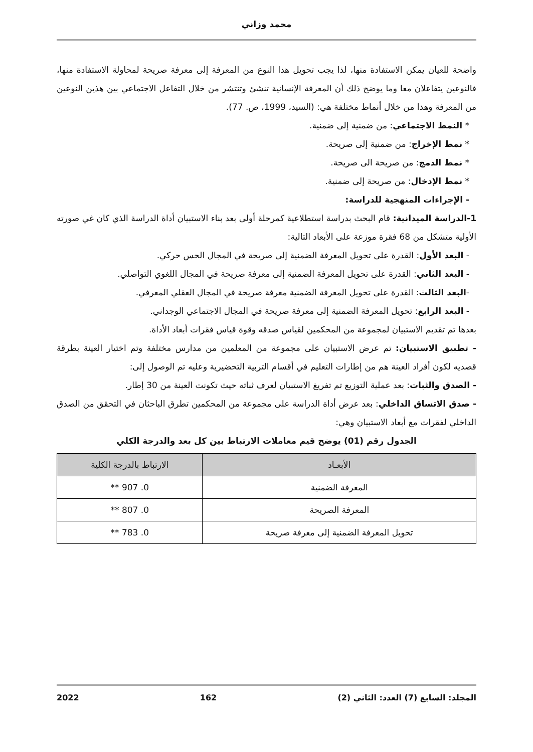محمد وزاني
واضحة للعيان يمكن الاستفادة منها، لذا يجب تحويل هذا النوع من المعرفة إلى معرفة صريحة لمحاولة الاستفادة منها، فالنوعين يتفاعلان معا وما يوضح ذلك أن المعرفة الإنسانية تنشئ وتنتشر من خلال التفاعل الاجتماعي بين هذين النوعين من المعرفة وهذا من خلال أنماط مختلفة هي: (السيد، 1999، ص. 77).
* النمط الاجتماعي: من ضمنية إلى ضمنية.
* نمط الإخراج: من ضمنية إلى صريحة.
* نمط الدمج: من صريحة الى صريحة.
* نمط الإدخال: من صريحة إلى ضمنية.
- الإجراءات المنهجية للدراسة:
1-الدراسة الميدانية: قام البحث بدراسة استطلاعية كمرحلة أولى بعد بناء الاستبيان أداة الدراسة الذي كان غي صورته الأولية متشكل من 68 فقرة موزعة على الأبعاد التالية:
- البعد الأول: القدرة على تحويل المعرفة الضمنية إلى صريحة في المجال الحس حركي.
- البعد الثاني: القدرة على تحويل المعرفة الضمنية إلى معرفة صريحة في المجال اللغوي التواصلي.
-البعد الثالث: القدرة على تحويل المعرفة الضمنية معرفة صريحة في المجال العقلي المعرفي.
- البعد الرابع: تحويل المعرفة الضمنية إلى معرفة صريحة في المجال الاجتماعي الوجداني.
بعدها تم تقديم الاستبيان لمجموعة من المحكمين لقياس صدقه وقوة قياس فقرات أبعاد الأداة.
- تطبيق الاستبيان: تم عرض الاستبيان على مجموعة من المعلمين من مدارس مختلفة وتم اختيار العينة بطرقة قصديه لكون أفراد العينة هم من إطارات التعليم في أقسام التربية التحضيرية وعليه تم الوصول إلى:
- الصدق والثبات: بعد عملية التوزيع تم تفريغ الاستبيان لعرف ثباته حيث تكونت العينة من 30 إطار.
- صدق الاتساق الداخلي: بعد عرض أداة الدراسة على مجموعة من المحكمين تطرق الباحثان في التحقق من الصدق الداخلي لفقرات مع أبعاد الاستبيان وهي:
الجدول رقم (01) يوضح قيم معاملات الارتباط بين كل بعد والدرجة الكلي
| الأبعـاد | الارتباط بالدرجة الكلية |
| --- | --- |
| المعرفة الضمنية | 0. 907 ** |
| المعرفة الصريحة | 0. 807 ** |
| تحويل المعرفة الضمنية إلى معرفة صريحة | 0. 783 ** |
المجلد: السابع (7) العدد: الثاني (2) 162 2022